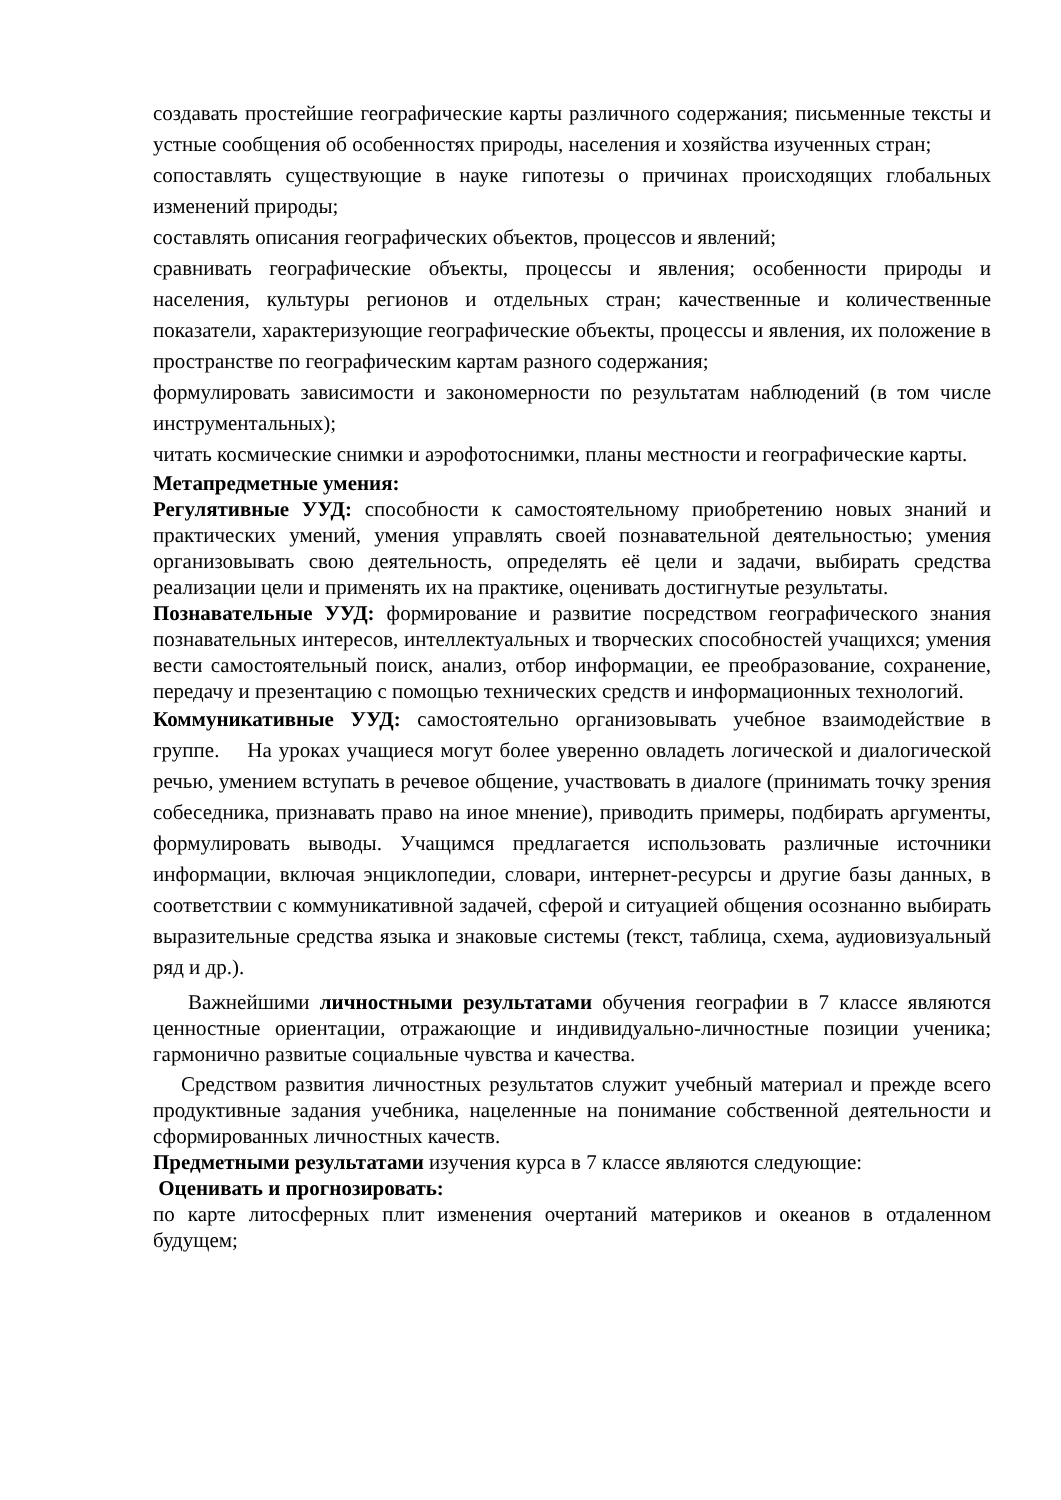создавать простейшие географические карты различного содержания; письменные тексты и устные сообщения об особенностях природы, населения и хозяйства изученных стран;
сопоставлять существующие в науке гипотезы о причинах происходящих глобальных изменений природы;
составлять описания географических объектов, процессов и явлений;
сравнивать географические объекты, процессы и явления; особенности природы и населения, культуры регионов и отдельных стран; качественные и количественные показатели, характеризующие географические объекты, процессы и явления, их положение в пространстве по географическим картам разного содержания;
формулировать зависимости и закономерности по результатам наблюдений (в том числе инструментальных);
читать космические снимки и аэрофотоснимки, планы местности и географические карты.
Метапредметные умения:
Регулятивные УУД: способности к самостоятельному приобретению новых знаний и практических умений, умения управлять своей познавательной деятельностью; умения организовывать свою деятельность, определять её цели и задачи, выбирать средства реализации цели и применять их на практике, оценивать достигнутые результаты.
Познавательные УУД: формирование и развитие посредством географического знания познавательных интересов, интеллектуальных и творческих способностей учащихся; умения вести самостоятельный поиск, анализ, отбор информации, ее преобразование, сохранение, передачу и презентацию с помощью технических средств и информационных технологий.
Коммуникативные УУД: самостоятельно организовывать учебное взаимодействие в группе. На уроках учащиеся могут более уверенно овладеть логической и диалогической речью, умением вступать в речевое общение, участвовать в диалоге (принимать точку зрения собеседника, признавать право на иное мнение), приводить примеры, подбирать аргументы, формулировать выводы. Учащимся предлагается использовать различные источники информации, включая энциклопедии, словари, интернет-ресурсы и другие базы данных, в соответствии с коммуникативной задачей, сферой и ситуацией общения осознанно выбирать выразительные средства языка и знаковые системы (текст, таблица, схема, аудиовизуальный ряд и др.).
Важнейшими личностными результатами обучения географии в 7 классе являются ценностные ориентации, отражающие и индивидуально-личностные позиции ученика; гармонично развитые социальные чувства и качества.
Средством развития личностных результатов служит учебный материал и прежде всего продуктивные задания учебника, нацеленные на понимание собственной деятельности и сформированных личностных качеств.
Предметными результатами изучения курса в 7 классе являются следующие:
Оценивать и прогнозировать:
по карте литосферных плит изменения очертаний материков и океанов в отдаленном будущем;